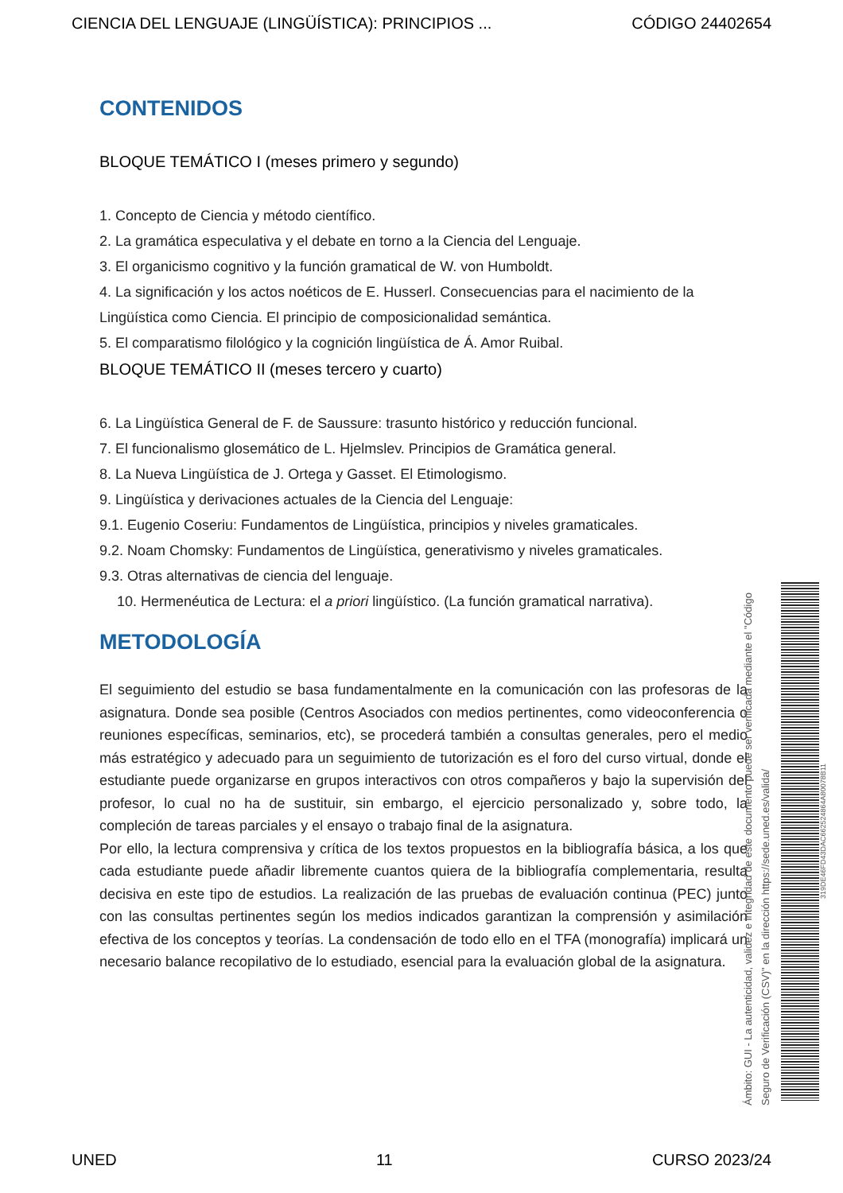CIENCIA DEL LENGUAJE (LINGÜÍSTICA): PRINCIPIOS ... CÓDIGO 24402654
CONTENIDOS
BLOQUE TEMÁTICO I (meses primero y segundo)
1. Concepto de Ciencia y método científico.
2. La gramática especulativa y el debate en torno a la Ciencia del Lenguaje.
3. El organicismo cognitivo y la función gramatical de W. von Humboldt.
4. La significación y los actos noéticos de E. Husserl. Consecuencias para el nacimiento de la Lingüística como Ciencia. El principio de composicionalidad semántica.
5. El comparatismo filológico y la cognición lingüística de Á. Amor Ruibal.
BLOQUE TEMÁTICO II (meses tercero y cuarto)
6. La Lingüística General de F. de Saussure: trasunto histórico y reducción funcional.
7. El funcionalismo glosemático de L. Hjelmslev. Principios de Gramática general.
8. La Nueva Lingüística de J. Ortega y Gasset. El Etimologismo.
9. Lingüística y derivaciones actuales de la Ciencia del Lenguaje:
9.1. Eugenio Coseriu: Fundamentos de Lingüística, principios y niveles gramaticales.
9.2. Noam Chomsky: Fundamentos de Lingüística, generativismo y niveles gramaticales.
9.3. Otras alternativas de ciencia del lenguaje.
10. Hermenéutica de Lectura: el a priori lingüístico. (La función gramatical narrativa).
METODOLOGÍA
El seguimiento del estudio se basa fundamentalmente en la comunicación con las profesoras de la asignatura. Donde sea posible (Centros Asociados con medios pertinentes, como videoconferencia o reuniones específicas, seminarios, etc), se procederá también a consultas generales, pero el medio más estratégico y adecuado para un seguimiento de tutorización es el foro del curso virtual, donde el estudiante puede organizarse en grupos interactivos con otros compañeros y bajo la supervisión del profesor, lo cual no ha de sustituir, sin embargo, el ejercicio personalizado y, sobre todo, la compleción de tareas parciales y el ensayo o trabajo final de la asignatura.
Por ello, la lectura comprensiva y crítica de los textos propuestos en la bibliografía básica, a los que cada estudiante puede añadir libremente cuantos quiera de la bibliografía complementaria, resulta decisiva en este tipo de estudios. La realización de las pruebas de evaluación continua (PEC) junto con las consultas pertinentes según los medios indicados garantizan la comprensión y asimilación efectiva de los conceptos y teorías. La condensación de todo ello en el TFA (monografía) implicará un necesario balance recopilativo de lo estudiado, esencial para la evaluación global de la asignatura.
Ámbito: GUI - La autenticidad, validez e integridad de este documento puede ser verificada mediante el "Código Seguro de Verificación (CSV)" en la dirección https://sede.uned.es/valida/
319DE46FD43DAC662524864A80078B11
UNED 11 CURSO 2023/24